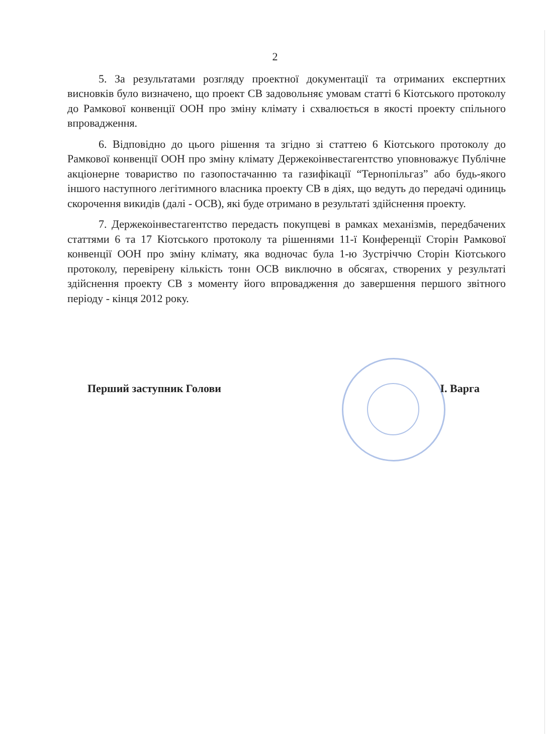2
5. За результатами розгляду проектної документації та отриманих експертних висновків було визначено, що проект СВ задовольняє умовам статті 6 Кіотського протоколу до Рамкової конвенції ООН про зміну клімату і схвалюється в якості проекту спільного впровадження.
6. Відповідно до цього рішення та згідно зі статтею 6 Кіотського протоколу до Рамкової конвенції ООН про зміну клімату Держекоінвестагентство уповноважує Публічне акціонерне товариство по газопостачанню та газифікації “Тернопільгаз” або будь-якого іншого наступного легітимного власника проекту СВ в діях, що ведуть до передачі одиниць скорочення викидів (далі - ОСВ), які буде отримано в результаті здійснення проекту.
7. Держекоінвестагентство передасть покупцеві в рамках механізмів, передбачених статтями 6 та 17 Кіотського протоколу та рішеннями 11-ї Конференції Сторін Рамкової конвенції ООН про зміну клімату, яка водночас була 1-ю Зустріччю Сторін Кіотського протоколу, перевірену кількість тонн ОСВ виключно в обсягах, створених у результаті здійснення проекту СВ з моменту його впровадження до завершення першого звітного періоду - кінця 2012 року.
Перший заступник Голови І. Варга